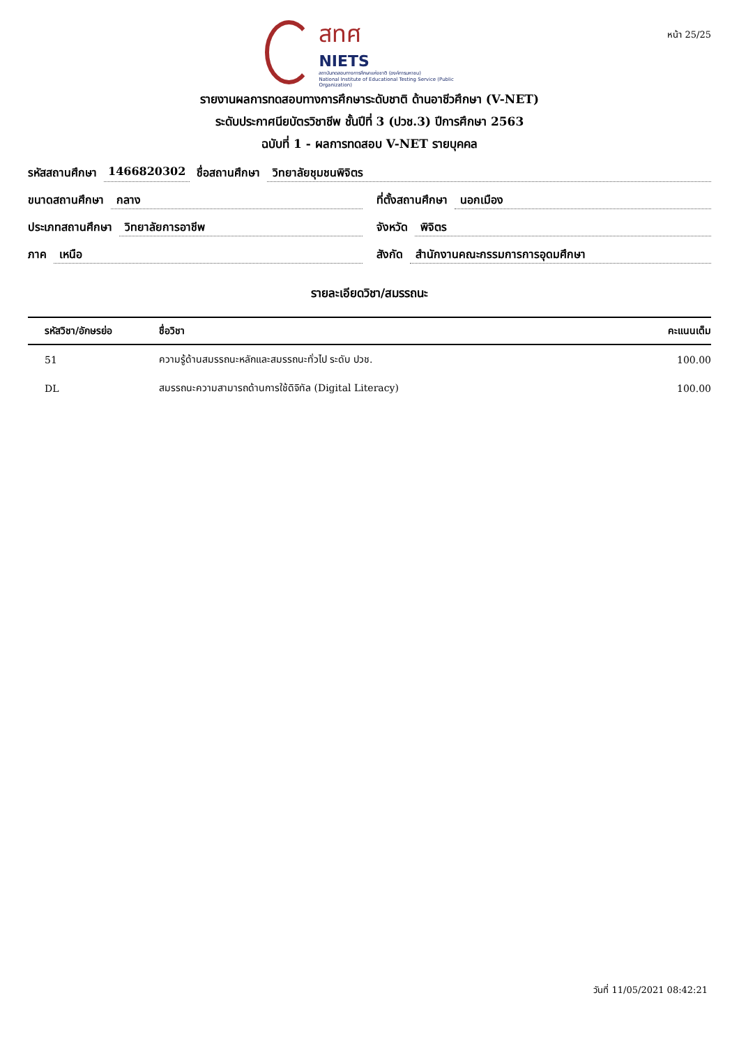สทศ
NIETS
สถาบันทดสอบทางการศึกษาแห่งชาติ (องค์การมหาชน)
National Institute of Educational Testing Service (Public Organization)
หน้า 25/25
รายงานผลการทดสอบทางการศึกษาระดับชาติ ด้านอาชีวศึกษา (V-NET)
ระดับประกาศนียบัตรวิชาชีพ ชั้นปีที่ 3 (ปวช.3) ปีการศึกษา 2563
ฉบับที่ 1 - ผลการทดสอบ V-NET รายบุคคล
รหัสสถานศึกษา 1466820302 ชื่อสถานศึกษา วิทยาลัยชุมชนพิจิตร
ขนาดสถานศึกษา กลาง ที่ตั้งสถานศึกษา นอกเมือง
ประเภทสถานศึกษา วิทยาลัยการอาชีพ
จังหวัด พิจิตร
ภาค เหนือ สังกัด สำนักงานคณะกรรมการการอุดมศึกษา
รายละเอียดวิชา/สมรรถนะ
| รหัสวิชา/อักษรย่อ | ชื่อวิชา | คะแนนเต็ม |
| --- | --- | --- |
| 51 | ความรู้ด้านสมรรถนะหลักและสมรรถนะทั่วไป ระดับ ปวช. | 100.00 |
| DL | สมรรถนะความสามารถด้านการใช้ดิจิทัล (Digital Literacy) | 100.00 |
วันที่ 11/05/2021 08:42:21